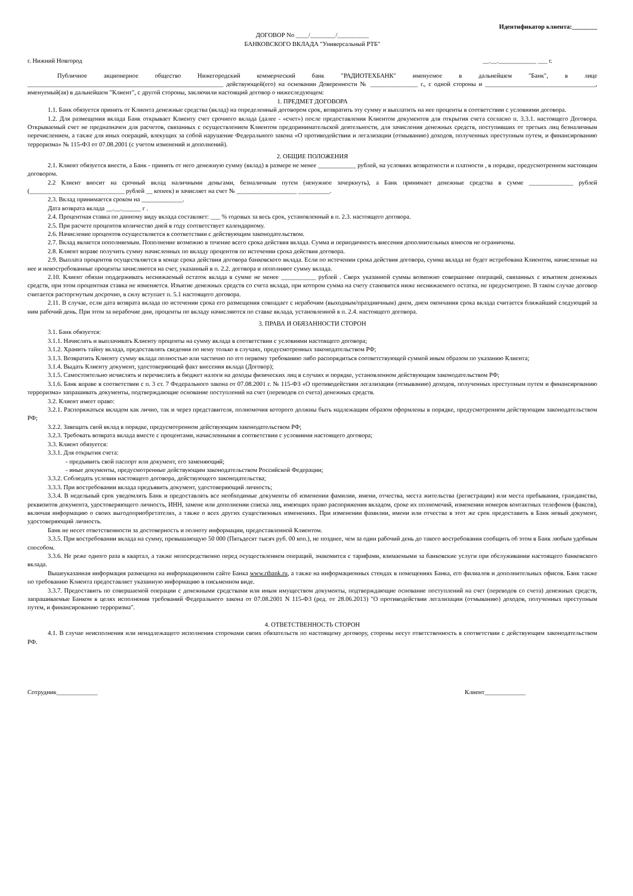Идентификатор клиента:________
ДОГОВОР No ____/________/__________
БАНКОВСКОГО ВКЛАДА "Универсальный РТБ"
г. Нижний Новгород __.__.____________ ___ г.
Публичное акционерное общество Нижегородский коммерческий банк "РАДИОТЕХБАНК" именуемое в дальнейшем "Банк", в лице ______________________________________________________________ действующей(его) на основании Доверенности № _______________ г., с одной стороны и ___________________________________, именуемый(ая) в дальнейшем "Клиент", с другой стороны, заключили настоящий договор о нижеследующем:
1. ПРЕДМЕТ ДОГОВОРА
1.1. Банк обязуется принять от Клиента денежные средства (вклад) на определенный договором срок, возвратить эту сумму и выплатить на нее проценты в соответствии с условиями договора.
1.2. Для размещения вклада Банк открывает Клиенту счет срочного вклада (далее - «счет») после предоставления Клиентом документов для открытия счета согласно п. 3.3.1. настоящего Договора. Открываемый счет не предназначен для расчетов, связанных с осуществлением Клиентом предпринимательской деятельности, для зачисления денежных средств, поступивших от третьих лиц безналичным перечислением, а также для иных операций, влекущих за собой нарушение Федерального закона «О противодействии и легализации (отмыванию) доходов, полученных преступным путем, и финансированию терроризма» № 115-ФЗ от 07.08.2001 (с учетом изменений и дополнений).
2. ОБЩИЕ ПОЛОЖЕНИЯ
2.1. Клиент обязуется внести, а Банк - принять от него денежную сумму (вклад) в размере не менее ____________ рублей, на условиях возвратности и платности , в порядке, предусмотренном настоящим договором.
2.2 Клиент вносит на срочный вклад наличными деньгами, безналичным путем (ненужное зачеркнуть), а Банк принимает денежные средства в сумме ______________ рублей (______________________________ рублей __ копеек) и зачисляет на счет № ___________________ __________.
2.3. Вклад принимается сроком на _____________.
Дата возврата вклада __.__.______ г .
2.4. Процентная ставка по данному виду вклада составляет: ___ % годовых за весь срок, установленный в п. 2.3. настоящего договора.
2.5. При расчете процентов количество дней в году соответствует календарному.
2.6. Начисление процентов осуществляется в соответствии с действующим законодательством.
2.7. Вклад является пополняемым. Пополнение возможно в течение всего срока действия вклада. Сумма и периодичность внесения дополнительных взносов не ограничены.
2.8. Клиент вправе получить сумму начисленных по вкладу процентов по истечении срока действия договора.
2.9. Выплата процентов осуществляется в конце срока действия договора банковского вклада. Если по истечении срока действия договора, сумма вклада не будет истребована Клиентом, начисленные на нее и невостребованные проценты зачисляются на счет, указанный в п. 2.2. договора и пополняют сумму вклада.
2.10. Клиент обязан поддерживать неснижаемый остаток вклада в сумме не менее ___________ рублей . Сверх указанной суммы возможно совершение операций, связанных с изъятием денежных средств, при этом процентная ставка не изменяется. Изъятие денежных средств со счета вклада, при котором сумма на счету становится ниже неснижаемого остатка, не предусмотрено. В таком случае договор считается расторгнутым досрочно, в силу вступает п. 5.1 настоящего договора.
2.11. В случае, если дата возврата вклада по истечении срока его размещения совпадает с нерабочим (выходным/праздничным) днем, днем окончания срока вклада считается ближайший следующий за ним рабочий день. При этом за нерабочие дни, проценты по вкладу начисляются по ставке вклада, установленной в п. 2.4. настоящего договора.
3. ПРАВА И ОБЯЗАННОСТИ СТОРОН
3.1. Банк обязуется:
3.1.1. Начислять и выплачивать Клиенту проценты на сумму вклада в соответствии с условиями настоящего договора;
3.1.2. Хранить тайну вклада, предоставлять сведения по нему только в случаях, предусмотренных законодательством РФ;
3.1.3. Возвратить Клиенту сумму вклада полностью или частично по его первому требованию либо распорядиться соответствующей суммой иным образом по указанию Клиента;
3.1.4. Выдать Клиенту документ, удостоверяющий факт внесения вклада (Договор);
3.1.5. Самостоятельно исчислять и перечислять в бюджет налоги на доходы физических лиц в случаях и порядке, установленном действующим законодательством РФ;
3.1.6. Банк вправе в соответствии с п. 3 ст. 7 Федерального закона от 07.08.2001 г. № 115-ФЗ «О противодействии легализации (отмыванию) доходов, полученных преступным путем и финансированию терроризма» запрашивать документы, подтверждающие основание поступлений на счет (переводов со счета) денежных средств.
3.2. Клиент имеет право:
3.2.1. Распоряжаться вкладом как лично, так и через представителя, полномочия которого должны быть надлежащим образом оформлены в порядке, предусмотренном действующим законодательством РФ;
3.2.2. Завещать свой вклад в порядке, предусмотренном действующим законодательством РФ;
3.2.3. Требовать возврата вклада вместе с процентами, начисленными в соответствии с условиями настоящего договора;
3.3. Клиент обязуется:
3.3.1. Для открытия счета:
- предъявить свой паспорт или документ, его заменяющий;
- иные документы, предусмотренные действующим законодательством Российской Федерации;
3.3.2. Соблюдать условия настоящего договора, действующего законодательства;
3.3.3. При востребовании вклада предъявить документ, удостоверяющий личность;
3.3.4. В недельный срок уведомлять Банк и предоставлять все необходимые документы об изменении фамилии, имени, отчества, места жительства (регистрации) или места пребывания, гражданства, реквизитов документа, удостоверяющего личность, ИНН, замене или дополнении списка лиц, имеющих право распоряжения вкладом, сроке их полномочий, изменении номеров контактных телефонов (факсов), включая информацию о своих выгодоприобретателях, а также о всех других существенных изменениях. При изменении фамилии, имени или отчества в этот же срок предоставить в Банк новый документ, удостоверяющий личность.
Банк не несет ответственности за достоверность и полноту информации, предоставленной Клиентом.
3.3.5. При востребовании вклада на сумму, превышающую 50 000 (Пятьдесят тысяч руб. 00 коп.), не позднее, чем за один рабочий день до такого востребования сообщить об этом в Банк любым удобным способом.
3.3.6. Не реже одного раза в квартал, а также непосредственно перед осуществлением операций, знакомится с тарифами, взимаемыми за банковские услуги при обслуживании настоящего банковского вклада.
Вышеуказанная информация размещена на информационном сайте Банка www.rtbank.ru, а также на информационных стендах в помещениях Банка, его филиалов и дополнительных офисов. Банк также по требованию Клиента предоставляет указанную информацию в письменном виде.
3.3.7. Предоставить по совершаемой операции с денежными средствами или иным имуществом документы, подтверждающие основание поступлений на счет (переводов со счета) денежных средств, запрашиваемые Банком в целях исполнения требований Федерального закона от 07.08.2001 N 115-ФЗ (ред. от 28.06.2013) "О противодействии легализации (отмыванию) доходов, полученных преступным путем, и финансированию терроризма".
4. ОТВЕТСТВЕННОСТЬ СТОРОН
4.1. В случае неисполнения или ненадлежащего исполнения сторонами своих обязательств по настоящему договору, стороны несут ответственность в соответствии с действующим законодательством РФ.
Сотрудник_____________ Клиент_____________